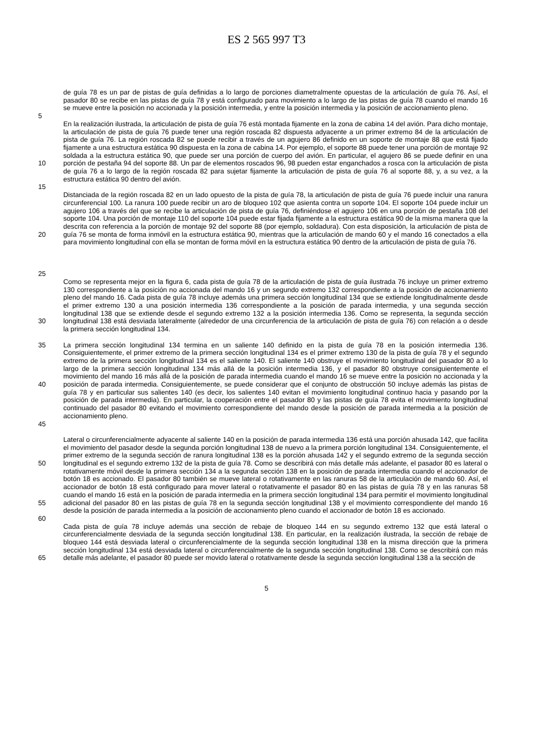ES 2 565 997 T3
de guía 78 es un par de pistas de guía definidas a lo largo de porciones diametralmente opuestas de la articulación de guía 76. Así, el pasador 80 se recibe en las pistas de guía 78 y está configurado para movimiento a lo largo de las pistas de guía 78 cuando el mando 16 se mueve entre la posición no accionada y la posición intermedia, y entre la posición intermedia y la posición de accionamiento pleno.
5
10 En la realización ilustrada, la articulación de pista de guía 76 está montada fijamente en la zona de cabina 14 del avión. Para dicho montaje, la articulación de pista de guía 76 puede tener una región roscada 82 dispuesta adyacente a un primer extremo 84 de la articulación de pista de guía 76. La región roscada 82 se puede recibir a través de un agujero 86 definido en un soporte de montaje 88 que está fijado fijamente a una estructura estática 90 dispuesta en la zona de cabina 14. Por ejemplo, el soporte 88 puede tener una porción de montaje 92 soldada a la estructura estática 90, que puede ser una porción de cuerpo del avión. En particular, el agujero 86 se puede definir en una porción de pestaña 94 del soporte 88. Un par de elementos roscados 96, 98 pueden estar enganchados a rosca con la articulación de pista de guía 76 a lo largo de la región roscada 82 para sujetar fijamente la articulación de pista de guía 76 al soporte 88, y, a su vez, a la estructura estática 90 dentro del avión.
15
20
Distanciada de la región roscada 82 en un lado opuesto de la pista de guía 78, la articulación de pista de guía 76 puede incluir una ranura circunferencial 100. La ranura 100 puede recibir un aro de bloqueo 102 que asienta contra un soporte 104. El soporte 104 puede incluir un agujero 106 a través del que se recibe la articulación de pista de guía 76, definiéndose el agujero 106 en una porción de pestaña 108 del soporte 104. Una porción de montaje 110 del soporte 104 puede estar fijada fijamente a la estructura estática 90 de la misma manera que la descrita con referencia a la porción de montaje 92 del soporte 88 (por ejemplo, soldadura). Con esta disposición, la articulación de pista de guía 76 se monta de forma inmóvil en la estructura estática 90, mientras que la articulación de mando 60 y el mando 16 conectados a ella para movimiento longitudinal con ella se montan de forma móvil en la estructura estática 90 dentro de la articulación de pista de guía 76.
25
30 Como se representa mejor en la figura 6, cada pista de guía 78 de la articulación de pista de guía ilustrada 76 incluye un primer extremo 130 correspondiente a la posición no accionada del mando 16 y un segundo extremo 132 correspondiente a la posición de accionamiento pleno del mando 16. Cada pista de guía 78 incluye además una primera sección longitudinal 134 que se extiende longitudinalmente desde el primer extremo 130 a una posición intermedia 136 correspondiente a la posición de parada intermedia, y una segunda sección longitudinal 138 que se extiende desde el segundo extremo 132 a la posición intermedia 136. Como se representa, la segunda sección longitudinal 138 está desviada lateralmente (alrededor de una circunferencia de la articulación de pista de guía 76) con relación a o desde la primera sección longitudinal 134.
35
40
45
La primera sección longitudinal 134 termina en un saliente 140 definido en la pista de guía 78 en la posición intermedia 136. Consiguientemente, el primer extremo de la primera sección longitudinal 134 es el primer extremo 130 de la pista de guía 78 y el segundo extremo de la primera sección longitudinal 134 es el saliente 140. El saliente 140 obstruye el movimiento longitudinal del pasador 80 a lo largo de la primera sección longitudinal 134 más allá de la posición intermedia 136, y el pasador 80 obstruye consiguientemente el movimiento del mando 16 más allá de la posición de parada intermedia cuando el mando 16 se mueve entre la posición no accionada y la posición de parada intermedia. Consiguientemente, se puede considerar que el conjunto de obstrucción 50 incluye además las pistas de guía 78 y en particular sus salientes 140 (es decir, los salientes 140 evitan el movimiento longitudinal continuo hacia y pasando por la posición de parada intermedia). En particular, la cooperación entre el pasador 80 y las pistas de guía 78 evita el movimiento longitudinal continuado del pasador 80 evitando el movimiento correspondiente del mando desde la posición de parada intermedia a la posición de accionamiento pleno.
50
55
Lateral o circunferencialmente adyacente al saliente 140 en la posición de parada intermedia 136 está una porción ahusada 142, que facilita el movimiento del pasador desde la segunda porción longitudinal 138 de nuevo a la primera porción longitudinal 134. Consiguientemente, el primer extremo de la segunda sección de ranura longitudinal 138 es la porción ahusada 142 y el segundo extremo de la segunda sección longitudinal es el segundo extremo 132 de la pista de guía 78. Como se describirá con más detalle más adelante, el pasador 80 es lateral o rotativamente móvil desde la primera sección 134 a la segunda sección 138 en la posición de parada intermedia cuando el accionador de botón 18 es accionado. El pasador 80 también se mueve lateral o rotativamente en las ranuras 58 de la articulación de mando 60. Así, el accionador de botón 18 está configurado para mover lateral o rotativamente el pasador 80 en las pistas de guía 78 y en las ranuras 58 cuando el mando 16 está en la posición de parada intermedia en la primera sección longitudinal 134 para permitir el movimiento longitudinal adicional del pasador 80 en las pistas de guía 78 en la segunda sección longitudinal 138 y el movimiento correspondiente del mando 16 desde la posición de parada intermedia a la posición de accionamiento pleno cuando el accionador de botón 18 es accionado.
60
65 Cada pista de guía 78 incluye además una sección de rebaje de bloqueo 144 en su segundo extremo 132 que está lateral o circunferencialmente desviada de la segunda sección longitudinal 138. En particular, en la realización ilustrada, la sección de rebaje de bloqueo 144 está desviada lateral o circunferencialmente de la segunda sección longitudinal 138 en la misma dirección que la primera sección longitudinal 134 está desviada lateral o circunferencialmente de la segunda sección longitudinal 138. Como se describirá con más detalle más adelante, el pasador 80 puede ser movido lateral o rotativamente desde la segunda sección longitudinal 138 a la sección de
5